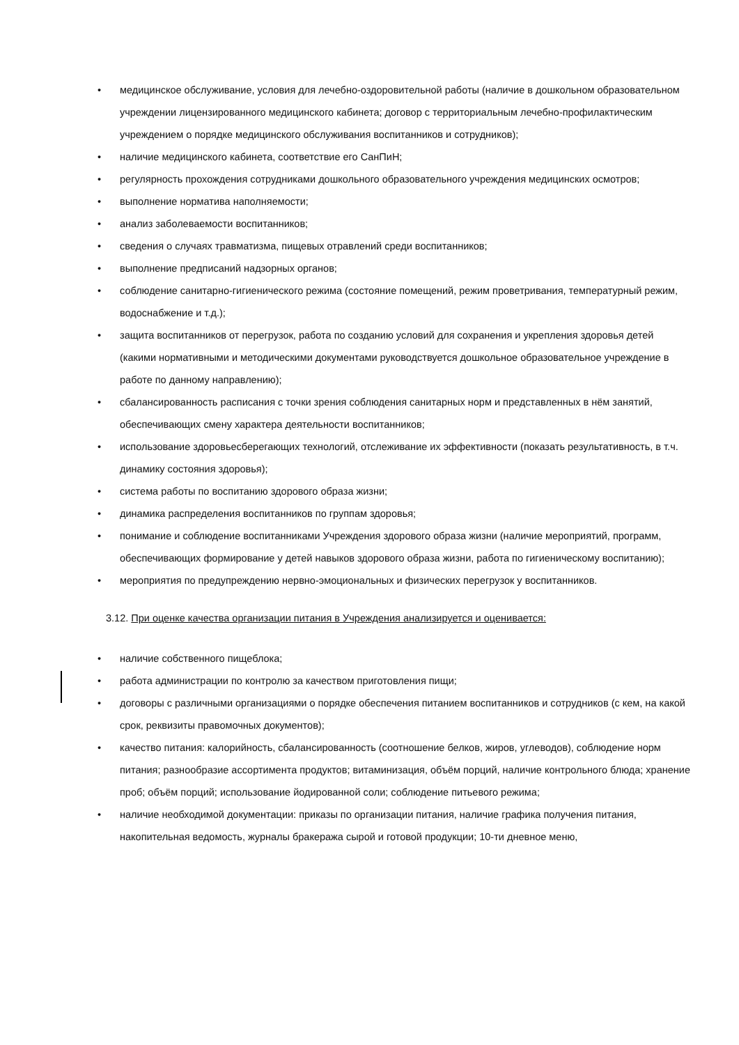• медицинское обслуживание, условия для лечебно-оздоровительной работы (наличие в дошкольном образовательном учреждении лицензированного медицинского кабинета; договор с территориальным лечебно-профилактическим учреждением о порядке медицинского обслуживания воспитанников и сотрудников);
• наличие медицинского кабинета, соответствие его СанПиН;
• регулярность прохождения сотрудниками дошкольного образовательного учреждения медицинских осмотров;
• выполнение норматива наполняемости;
• анализ заболеваемости воспитанников;
• сведения о случаях травматизма, пищевых отравлений среди воспитанников;
• выполнение предписаний надзорных органов;
• соблюдение санитарно-гигиенического режима (состояние помещений, режим проветривания, температурный режим, водоснабжение и т.д.);
• защита воспитанников от перегрузок, работа по созданию условий для сохранения и укрепления здоровья детей (какими нормативными и методическими документами руководствуется дошкольное образовательное учреждение в работе по данному направлению);
• сбалансированность расписания с точки зрения соблюдения санитарных норм и представленных в нём занятий, обеспечивающих смену характера деятельности воспитанников;
• использование здоровьесберегающих технологий, отслеживание их эффективности (показать результативность, в т.ч. динамику состояния здоровья);
• система работы по воспитанию здорового образа жизни;
• динамика распределения воспитанников по группам здоровья;
• понимание и соблюдение воспитанниками Учреждения здорового образа жизни (наличие мероприятий, программ, обеспечивающих формирование у детей навыков здорового образа жизни, работа по гигиеническому воспитанию);
• мероприятия по предупреждению нервно-эмоциональных и физических перегрузок у воспитанников.
3.12. При оценке качества организации питания в Учреждения анализируется и оценивается:
• наличие собственного пищеблока;
• работа администрации по контролю за качеством приготовления пищи;
• договоры с различными организациями о порядке обеспечения питанием воспитанников и сотрудников (с кем, на какой срок, реквизиты правомочных документов);
• качество питания: калорийность, сбалансированность (соотношение белков, жиров, углеводов), соблюдение норм питания; разнообразие ассортимента продуктов; витаминизация, объём порций, наличие контрольного блюда; хранение проб; объём порций; использование йодированной соли; соблюдение питьевого режима;
• наличие необходимой документации: приказы по организации питания, наличие графика получения питания, накопительная ведомость, журналы бракеража сырой и готовой продукции; 10-ти дневное меню,